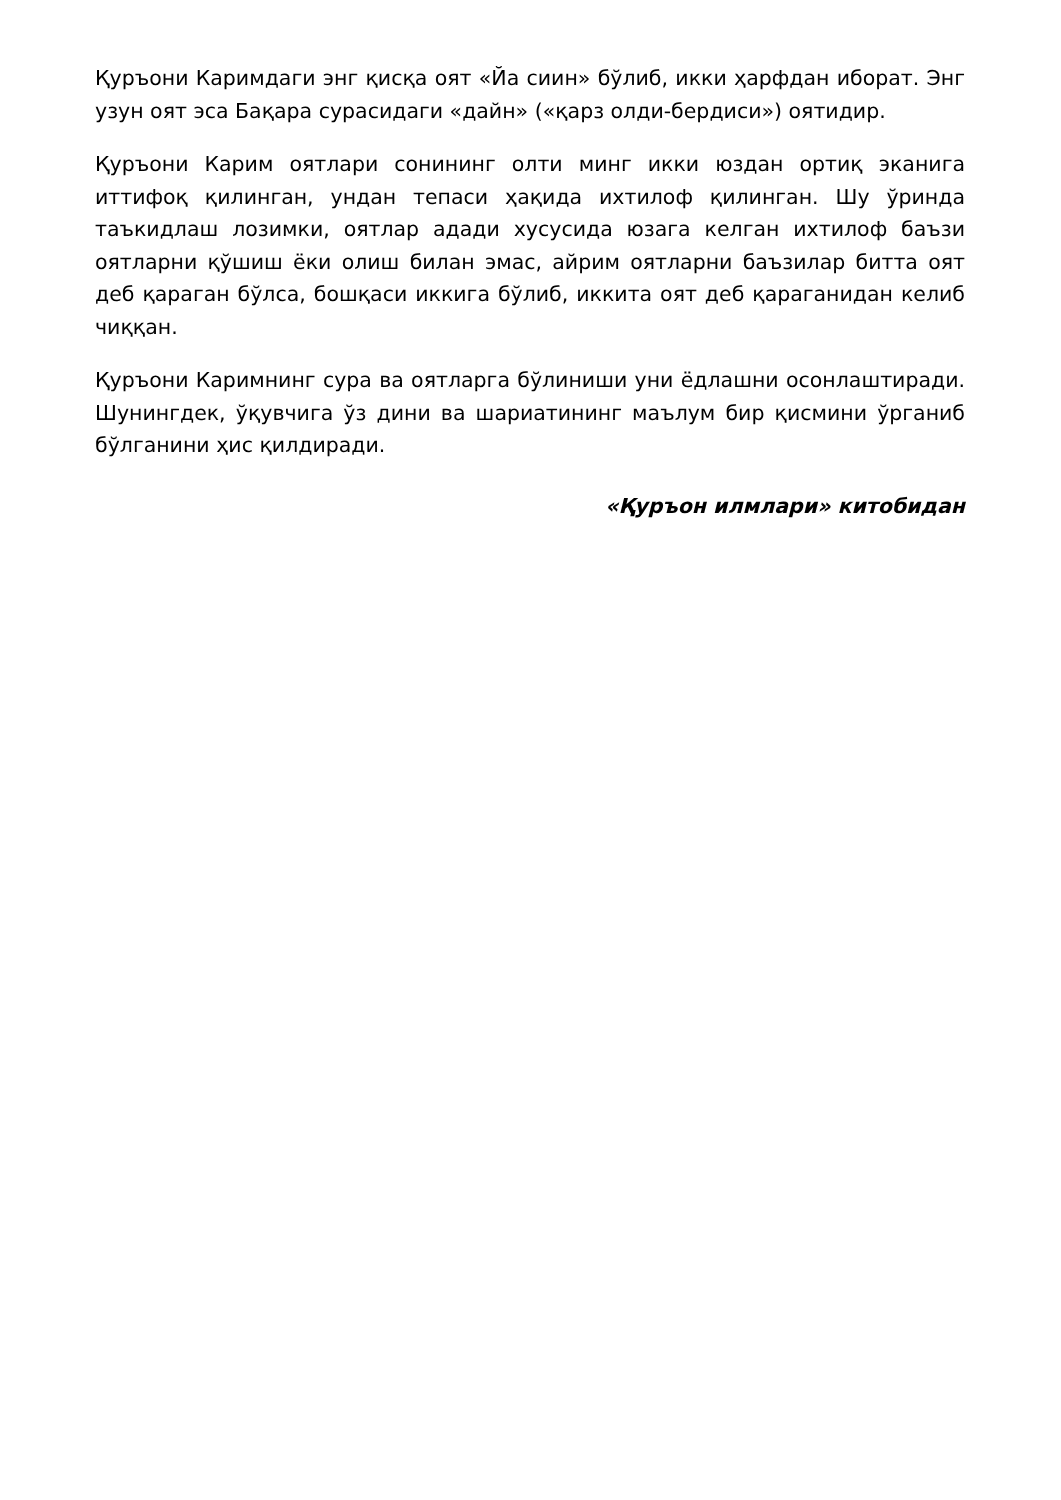Қуръони Каримдаги энг қисқа оят «Йа сиин» бўлиб, икки ҳарфдан иборат. Энг узун оят эса Бақара сурасидаги «дайн» («қарз олди-бердиси») оятидир.
Қуръони Карим оятлари сонининг олти минг икки юздан ортиқ эканига иттифоқ қилинган, ундан тепаси ҳақида ихтилоф қилинган. Шу ўринда таъкидлаш лозимки, оятлар адади хусусида юзага келган ихтилоф баъзи оятларни қўшиш ёки олиш билан эмас, айрим оятларни баъзилар битта оят деб қараган бўлса, бошқаси иккига бўлиб, иккита оят деб қараганидан келиб чиққан.
Қуръони Каримнинг сура ва оятларга бўлиниши уни ёдлашни осонлаштиради. Шунингдек, ўқувчига ўз дини ва шариатининг маълум бир қисмини ўрганиб бўлганини ҳис қилдиради.
«Қуръон илмлари» китобидан